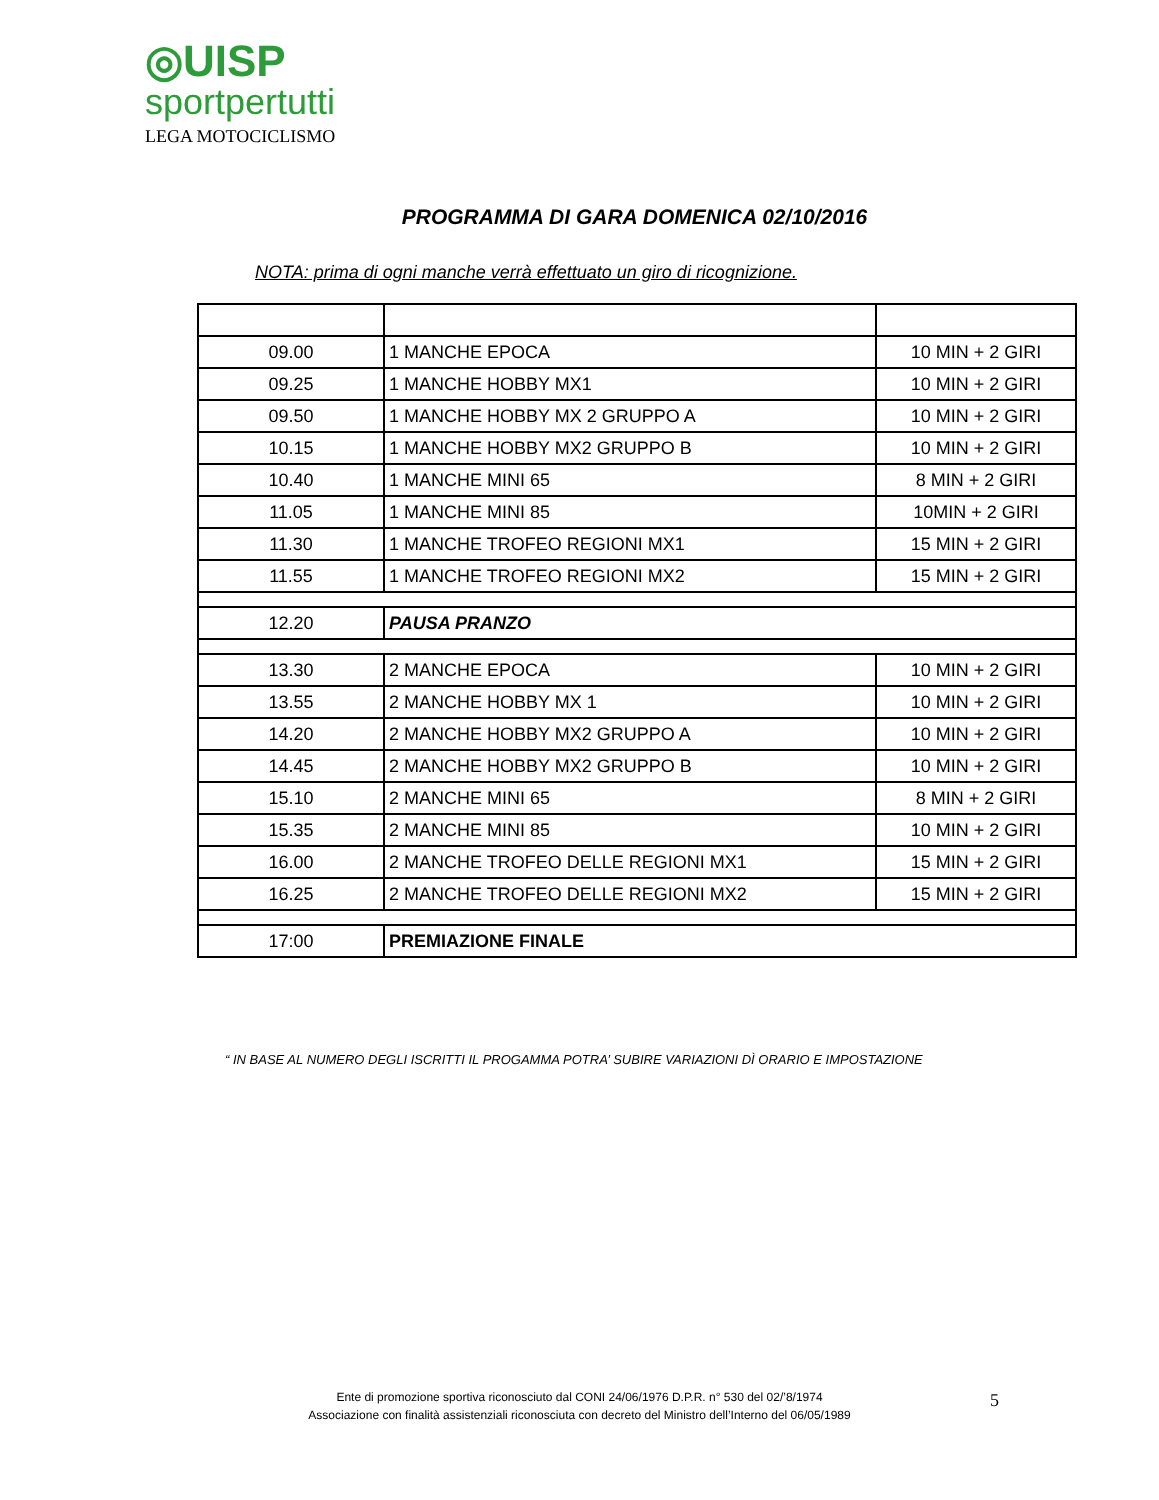◎UISP
sportpertutti
LEGA MOTOCICLISMO
PROGRAMMA DI GARA DOMENICA 02/10/2016
NOTA: prima di ogni manche verrà effettuato un giro di ricognizione.
| 09.00 | 1 MANCHE EPOCA | 10 MIN + 2 GIRI |
| 09.25 | 1 MANCHE HOBBY MX1 | 10 MIN + 2 GIRI |
| 09.50 | 1 MANCHE HOBBY MX 2 GRUPPO A | 10 MIN + 2 GIRI |
| 10.15 | 1 MANCHE HOBBY MX2 GRUPPO B | 10 MIN + 2 GIRI |
| 10.40 | 1 MANCHE MINI 65 | 8 MIN + 2 GIRI |
| 11.05 | 1 MANCHE MINI 85 | 10MIN + 2 GIRI |
| 11.30 | 1 MANCHE TROFEO REGIONI MX1 | 15 MIN + 2 GIRI |
| 11.55 | 1 MANCHE TROFEO REGIONI MX2 | 15 MIN + 2 GIRI |
| 12.20 | PAUSA PRANZO | |
| 13.30 | 2 MANCHE EPOCA | 10 MIN + 2 GIRI |
| 13.55 | 2 MANCHE HOBBY MX 1 | 10 MIN + 2 GIRI |
| 14.20 | 2 MANCHE HOBBY MX2 GRUPPO A | 10 MIN + 2 GIRI |
| 14.45 | 2 MANCHE HOBBY MX2 GRUPPO B | 10 MIN + 2 GIRI |
| 15.10 | 2 MANCHE MINI 65 | 8 MIN + 2 GIRI |
| 15.35 | 2 MANCHE MINI 85 | 10 MIN + 2 GIRI |
| 16.00 | 2 MANCHE TROFEO DELLE REGIONI MX1 | 15 MIN + 2 GIRI |
| 16.25 | 2 MANCHE TROFEO DELLE REGIONI MX2 | 15 MIN + 2 GIRI |
| 17:00 | PREMIAZIONE FINALE | |
“ IN BASE AL NUMERO DEGLI ISCRITTI IL PROGAMMA POTRA’ SUBIRE VARIAZIONI DÌ ORARIO E IMPOSTAZIONE
Ente di promozione sportiva riconosciuto dal CONI 24/06/1976 D.P.R. n° 530 del 02/’8/1974
Associazione con finalità assistenziali riconosciuta con decreto del Ministro dell’Interno del 06/05/1989
5